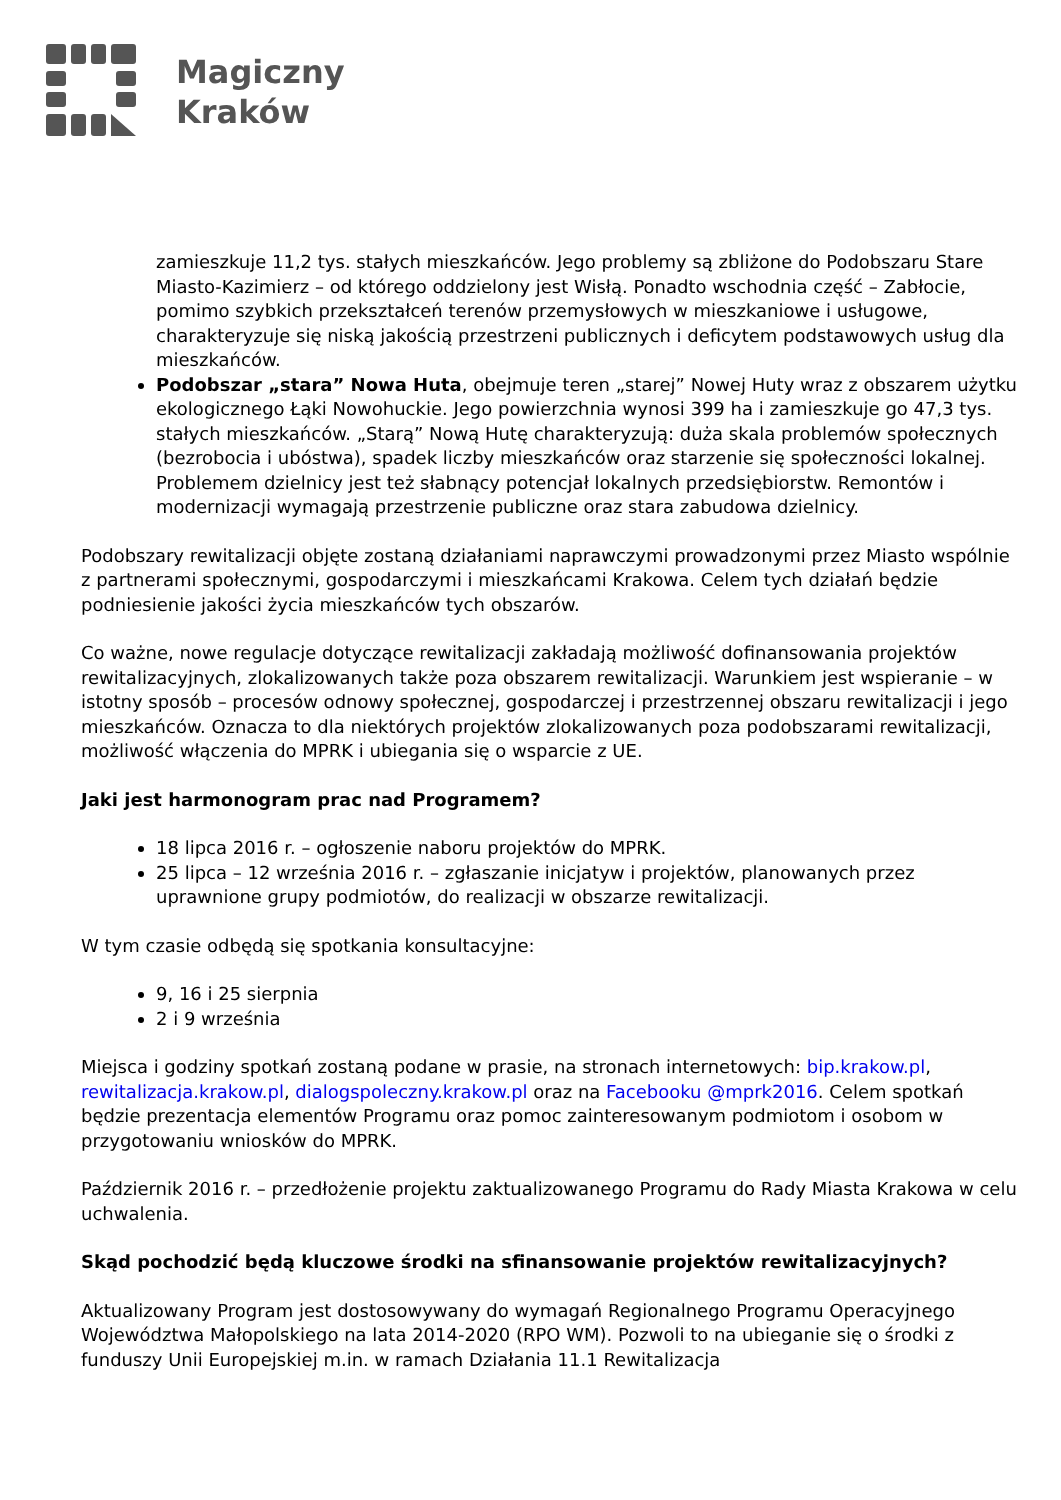Magiczny
Kraków
zamieszkuje 11,2 tys. stałych mieszkańców. Jego problemy są zbliżone do Podobszaru Stare Miasto-Kazimierz – od którego oddzielony jest Wisłą. Ponadto wschodnia część – Zabłocie, pomimo szybkich przekształceń terenów przemysłowych w mieszkaniowe i usługowe, charakteryzuje się niską jakością przestrzeni publicznych i deficytem podstawowych usług dla mieszkańców.
Podobszar „stara” Nowa Huta, obejmuje teren „starej” Nowej Huty wraz z obszarem użytku ekologicznego Łąki Nowohuckie. Jego powierzchnia wynosi 399 ha i zamieszkuje go 47,3 tys. stałych mieszkańców. „Starą” Nową Hutę charakteryzują: duża skala problemów społecznych (bezrobocia i ubóstwa), spadek liczby mieszkańców oraz starzenie się społeczności lokalnej. Problemem dzielnicy jest też słabnący potencjał lokalnych przedsiębiorstw. Remontów i modernizacji wymagają przestrzenie publiczne oraz stara zabudowa dzielnicy.
Podobszary rewitalizacji objęte zostaną działaniami naprawczymi prowadzonymi przez Miasto wspólnie z partnerami społecznymi, gospodarczymi i mieszkańcami Krakowa. Celem tych działań będzie podniesienie jakości życia mieszkańców tych obszarów.
Co ważne, nowe regulacje dotyczące rewitalizacji zakładają możliwość dofinansowania projektów rewitalizacyjnych, zlokalizowanych także poza obszarem rewitalizacji. Warunkiem jest wspieranie – w istotny sposób – procesów odnowy społecznej, gospodarczej i przestrzennej obszaru rewitalizacji i jego mieszkańców. Oznacza to dla niektórych projektów zlokalizowanych poza podobszarami rewitalizacji, możliwość włączenia do MPRK i ubiegania się o wsparcie z UE.
Jaki jest harmonogram prac nad Programem?
18 lipca 2016 r. – ogłoszenie naboru projektów do MPRK.
25 lipca – 12 września 2016 r. – zgłaszanie inicjatyw i projektów, planowanych przez uprawnione grupy podmiotów, do realizacji w obszarze rewitalizacji.
W tym czasie odbędą się spotkania konsultacyjne:
9, 16 i 25 sierpnia
2 i 9 września
Miejsca i godziny spotkań zostaną podane w prasie, na stronach internetowych: bip.krakow.pl, rewitalizacja.krakow.pl, dialogspoleczny.krakow.pl oraz na Facebooku @mprk2016. Celem spotkań będzie prezentacja elementów Programu oraz pomoc zainteresowanym podmiotom i osobom w przygotowaniu wniosków do MPRK.
Październik 2016 r. – przedłożenie projektu zaktualizowanego Programu do Rady Miasta Krakowa w celu uchwalenia.
Skąd pochodzić będą kluczowe środki na sfinansowanie projektów rewitalizacyjnych?
Aktualizowany Program jest dostosowywany do wymagań Regionalnego Programu Operacyjnego Województwa Małopolskiego na lata 2014-2020 (RPO WM). Pozwoli to na ubieganie się o środki z funduszy Unii Europejskiej m.in. w ramach Działania 11.1 Rewitalizacja